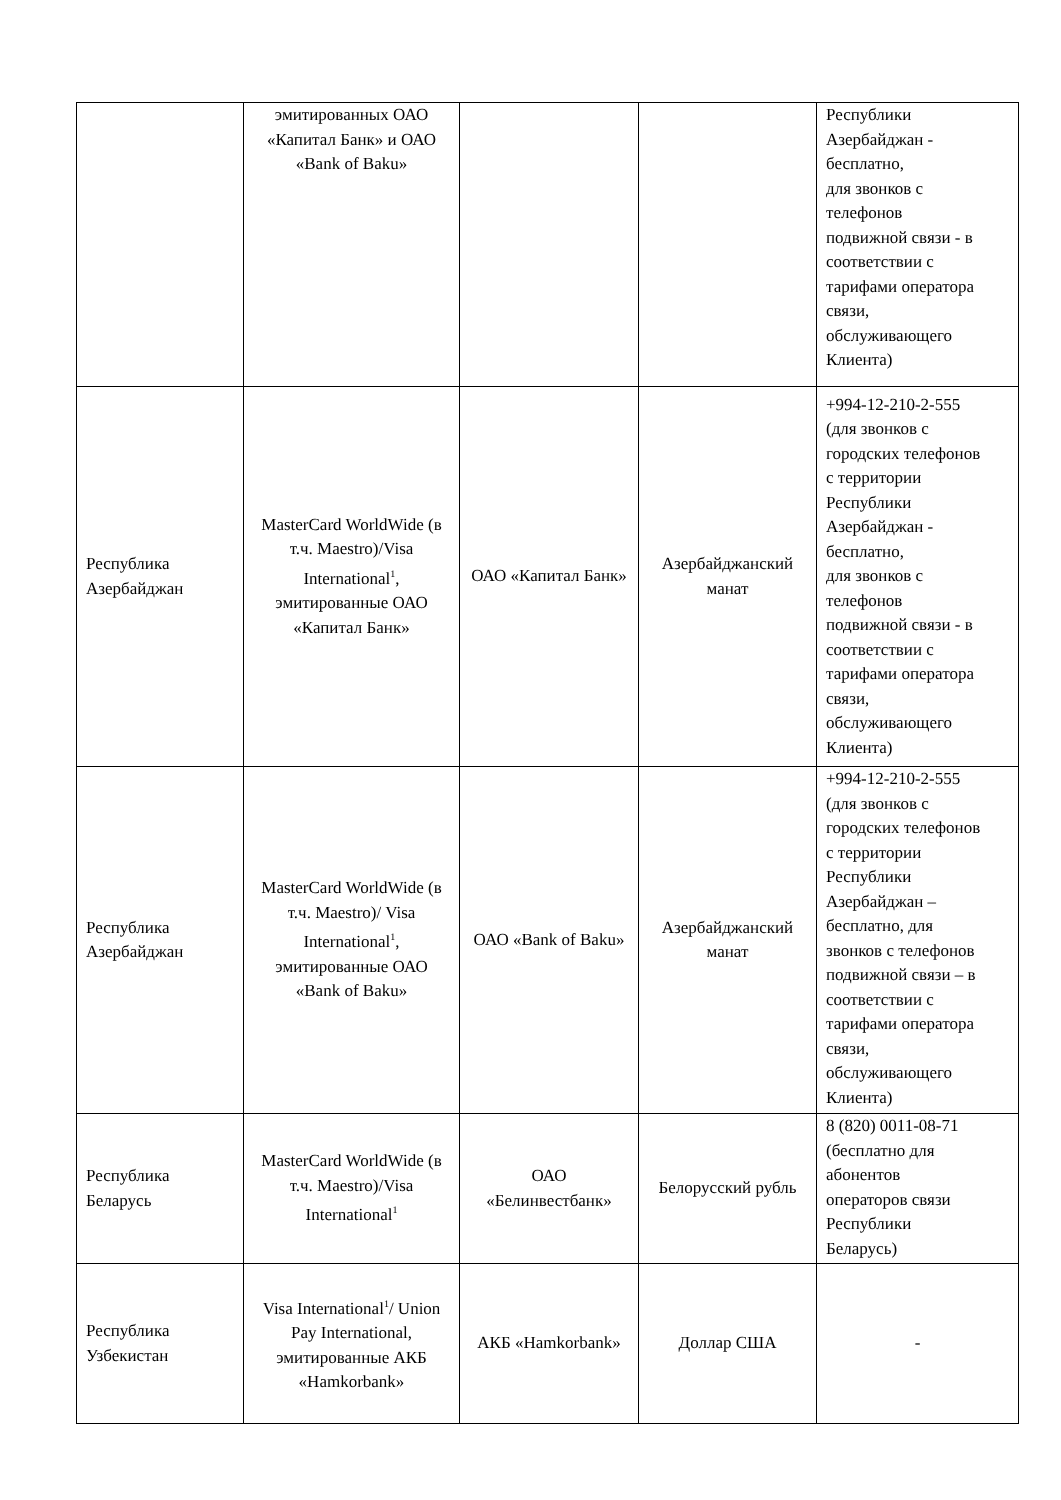| | эмитированных ОАО «Капитал Банк» и ОАО «Bank of Baku» | | | Республики Азербайджан - бесплатно, для звонков с телефонов подвижной связи - в соответствии с тарифами оператора связи, обслуживающего Клиента) |
| Республика Азербайджан | MasterCard WorldWide (в т.ч. Maestro)/Visa International<sup>1</sup>, эмитированные ОАО «Капитал Банк» | ОАО «Капитал Банк» | Азербайджанский манат | +994-12-210-2-555 (для звонков с городских телефонов с территории Республики Азербайджан - бесплатно, для звонков с телефонов подвижной связи - в соответствии с тарифами оператора связи, обслуживающего Клиента) |
| Республика Азербайджан | MasterCard WorldWide (в т.ч. Maestro)/ Visa International<sup>1</sup>, эмитированные ОАО «Bank of Baku» | ОАО «Bank of Baku» | Азербайджанский манат | +994-12-210-2-555 (для звонков с городских телефонов с территории Республики Азербайджан – бесплатно, для звонков с телефонов подвижной связи – в соответствии с тарифами оператора связи, обслуживающего Клиента) |
| Республика Беларусь | MasterCard WorldWide (в т.ч. Maestro)/Visa International<sup>1</sup> | ОАО «Белинвестбанк» | Белорусский рубль | 8 (820) 0011-08-71 (бесплатно для абонентов операторов связи Республики Беларусь) |
| Республика Узбекистан | Visa International<sup>1</sup>/ Union Pay International, эмитированные АКБ «Hamkorbank» | АКБ «Hamkorbank» | Доллар США | - |